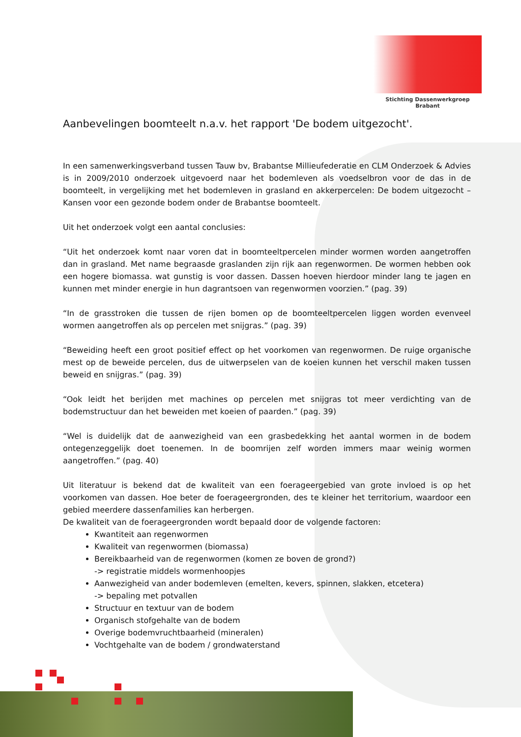Stichting Dassenwerkgroep Brabant
Aanbevelingen boomteelt n.a.v. het rapport 'De bodem uitgezocht'.
In een samenwerkingsverband tussen Tauw bv, Brabantse Millieufederatie en CLM Onderzoek & Advies is in 2009/2010 onderzoek uitgevoerd naar het bodemleven als voedselbron voor de das in de boomteelt, in vergelijking met het bodemleven in grasland en akkerpercelen: De bodem uitgezocht – Kansen voor een gezonde bodem onder de Brabantse boomteelt.
Uit het onderzoek volgt een aantal conclusies:
“Uit het onderzoek komt naar voren dat in boomteeltpercelen minder wormen worden aangetroffen dan in grasland. Met name begraasde graslanden zijn rijk aan regenwormen. De wormen hebben ook een hogere biomassa. wat gunstig is voor dassen. Dassen hoeven hierdoor minder lang te jagen en kunnen met minder energie in hun dagrantsoen van regenwormen voorzien.” (pag. 39)
“In de grasstroken die tussen de rijen bomen op de boomteeltpercelen liggen worden evenveel wormen aangetroffen als op percelen met snijgras.” (pag. 39)
“Beweiding heeft een groot positief effect op het voorkomen van regenwormen. De ruige organische mest op de beweide percelen, dus de uitwerpselen van de koeien kunnen het verschil maken tussen beweid en snijgras.” (pag. 39)
“Ook leidt het berijden met machines op percelen met snijgras tot meer verdichting van de bodemstructuur dan het beweiden met koeien of paarden.” (pag. 39)
“Wel is duidelijk dat de aanwezigheid van een grasbedekking het aantal wormen in de bodem ontegenzeggelijk doet toenemen. In de boomrijen zelf worden immers maar weinig wormen aangetroffen.” (pag. 40)
Uit literatuur is bekend dat de kwaliteit van een foerageergebied van grote invloed is op het voorkomen van dassen. Hoe beter de foerageergronden, des te kleiner het territorium, waardoor een gebied meerdere dassenfamilies kan herbergen.
De kwaliteit van de foerageergronden wordt bepaald door de volgende factoren:
Kwantiteit aan regenwormen
Kwaliteit van regenwormen (biomassa)
Bereikbaarheid van de regenwormen (komen ze boven de grond?)
-> registratie middels wormenhoopjes
Aanwezigheid van ander bodemleven (emelten, kevers, spinnen, slakken, etcetera)
-> bepaling met potvallen
Structuur en textuur van de bodem
Organisch stofgehalte van de bodem
Overige bodemvruchtbaarheid (mineralen)
Vochtgehalte van de bodem / grondwaterstand